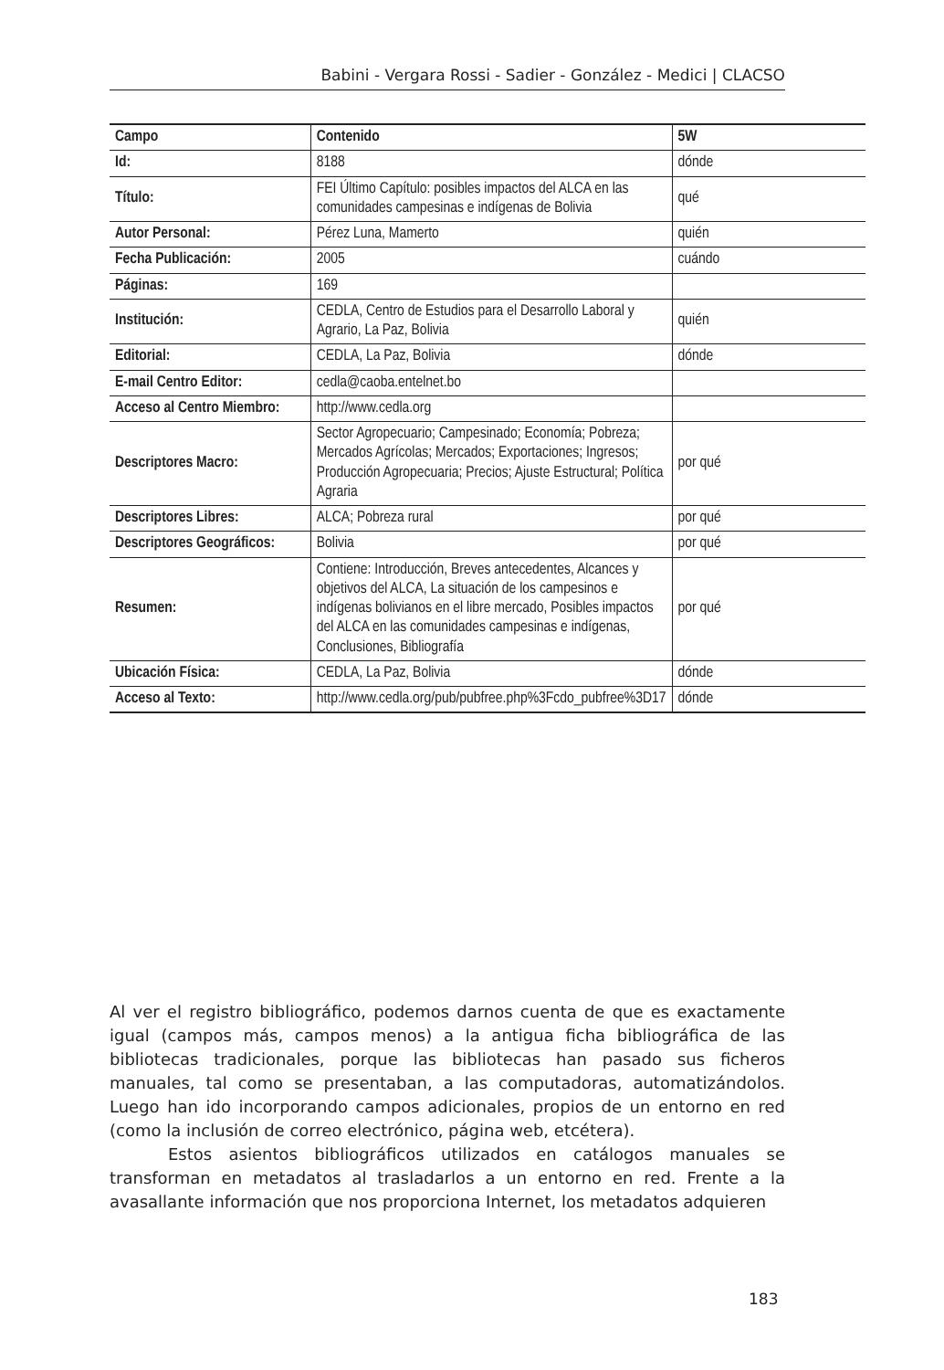Babini - Vergara Rossi - Sadier - González - Medici | CLACSO
| Campo | Contenido | 5W |
| --- | --- | --- |
| Id: | 8188 | dónde |
| Título: | FEI Último Capítulo: posibles impactos del ALCA en las comunidades campesinas e indígenas de Bolivia | qué |
| Autor Personal: | Pérez Luna, Mamerto | quién |
| Fecha Publicación: | 2005 | cuándo |
| Páginas: | 169 | |
| Institución: | CEDLA, Centro de Estudios para el Desarrollo Laboral y Agrario, La Paz, Bolivia | quién |
| Editorial: | CEDLA, La Paz, Bolivia | dónde |
| E-mail Centro Editor: | cedla@caoba.entelnet.bo | |
| Acceso al Centro Miembro: | http://www.cedla.org | |
| Descriptores Macro: | Sector Agropecuario; Campesinado; Economía; Pobreza; Mercados Agrícolas; Mercados; Exportaciones; Ingresos; Producción Agropecuaria; Precios; Ajuste Estructural; Política Agraria | por qué |
| Descriptores Libres: | ALCA; Pobreza rural | por qué |
| Descriptores Geográficos: | Bolivia | por qué |
| Resumen: | Contiene: Introducción, Breves antecedentes, Alcances y objetivos del ALCA, La situación de los campesinos e indígenas bolivianos en el libre mercado, Posibles impactos del ALCA en las comunidades campesinas e indígenas, Conclusiones, Bibliografía | por qué |
| Ubicación Física: | CEDLA, La Paz, Bolivia | dónde |
| Acceso al Texto: | http://www.cedla.org/pub/pubfree.php%3Fcdo_pubfree%3D17 | dónde |
Al ver el registro bibliográfico, podemos darnos cuenta de que es exactamente igual (campos más, campos menos) a la antigua ficha bibliográfica de las bibliotecas tradicionales, porque las bibliotecas han pasado sus ficheros manuales, tal como se presentaban, a las computadoras, automatizándolos. Luego han ido incorporando campos adicionales, propios de un entorno en red (como la inclusión de correo electrónico, página web, etcétera).
Estos asientos bibliográficos utilizados en catálogos manuales se transforman en metadatos al trasladarlos a un entorno en red. Frente a la avasallante información que nos proporciona Internet, los metadatos adquieren
183